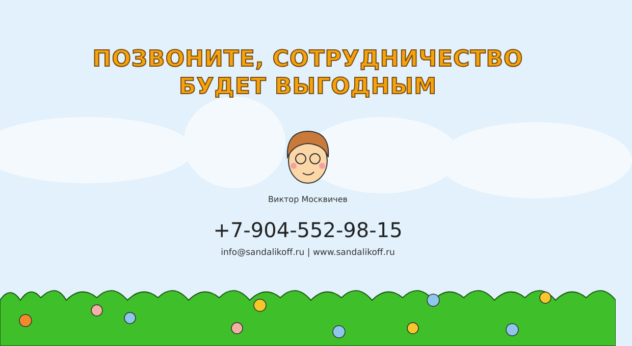ПОЗВОНИТЕ, СОТРУДНИЧЕСТВО
БУДЕТ ВЫГОДНЫМ
Виктор Москвичев
+7-904-552-98-15
info@sandalikoff.ru | www.sandalikoff.ru